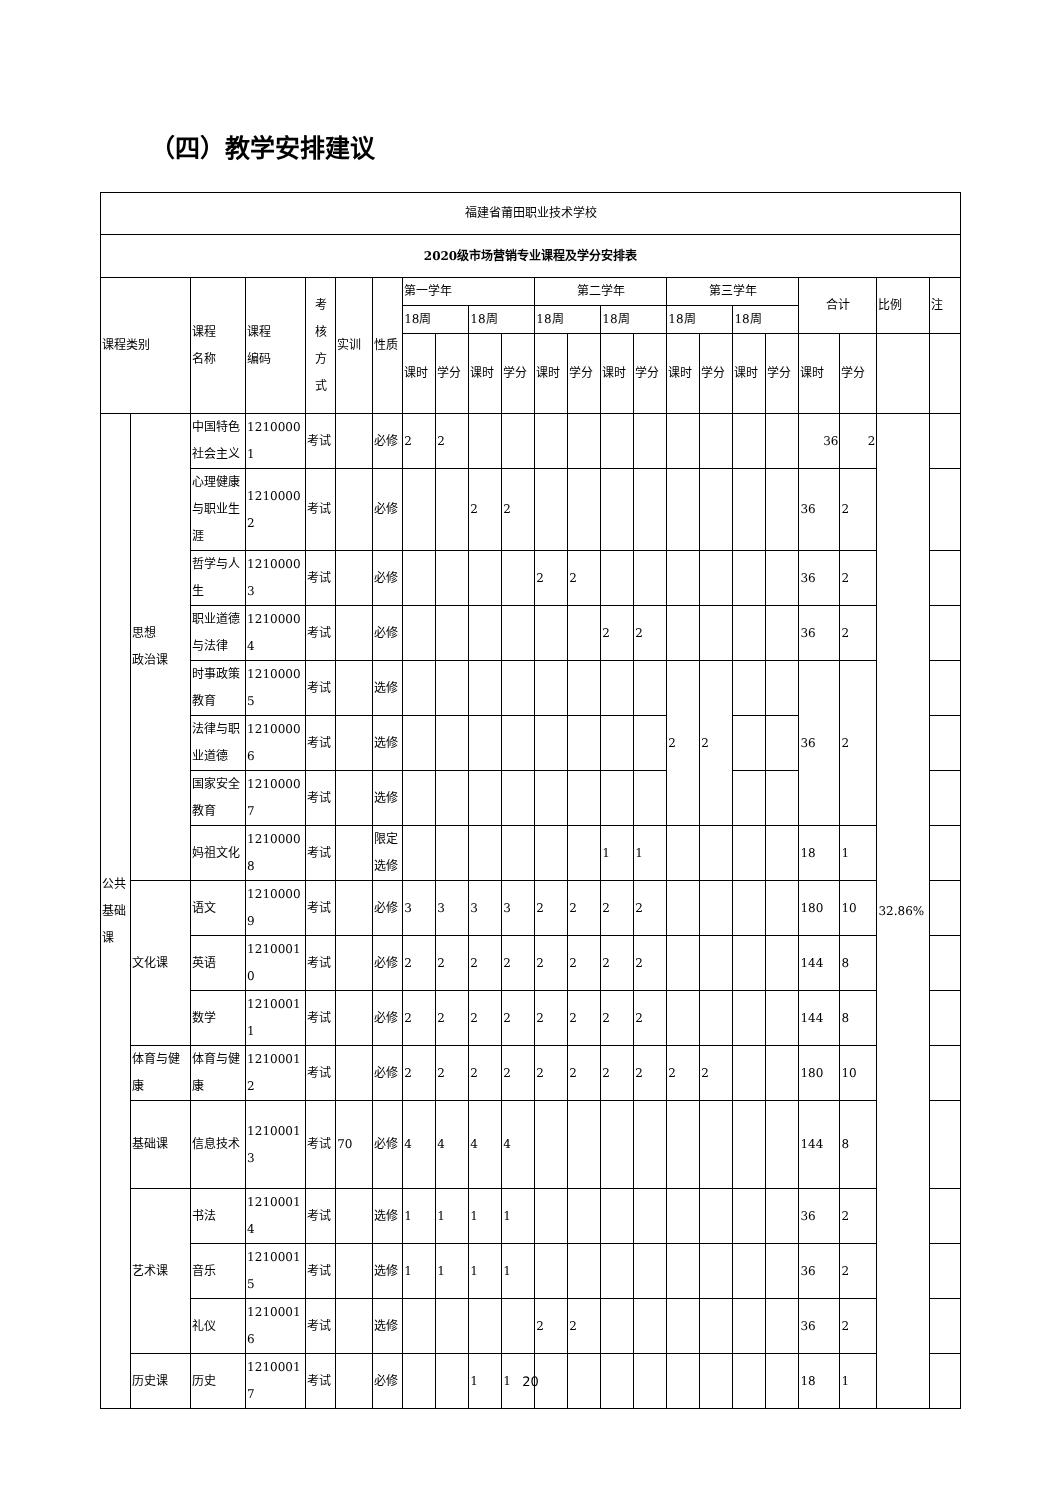（四）教学安排建议
| 福建省莆田职业技术学校 | | | | | | | | | | | | | | | | | | | | | | |
| 2020级市场营销专业课程及学分安排表 | | | | | | | | | | | | | | | | | | | | | | |
| 课程类别 | | 课程 名称 | 课程 编码 | 考 核 方 式 | 实训 | 性质 | 第一学年 | | | | 第二学年 | | | | 第三学年 | | | | 合计 | | 比例 | 注 |
| | | | | | | | 18周 | | 18周 | | 18周 | | 18周 | | 18周 | | 18周 | | | | | |
| | | | | | | | 课时 | 学分 | 课时 | 学分 | 课时 | 学分 | 课时 | 学分 | 课时 | 学分 | 课时 | 学分 | 课时 | 学分 | | |
| 公共 基础 课 | 思想 政治课 | 中国特色社会主义 | 12100001 | 考试 | | 必修 | 2 | 2 | | | | | | | | | | | 36 | 2 | 32.86% | |
| | | 心理健康与职业生涯 | 12100002 | 考试 | | 必修 | | | 2 | 2 | | | | | | | | | 36 | 2 | | |
| | | 哲学与人生 | 12100003 | 考试 | | 必修 | | | | | 2 | 2 | | | | | | | 36 | 2 | | |
| | | 职业道德与法律 | 12100004 | 考试 | | 必修 | | | | | | | 2 | 2 | | | | | 36 | 2 | | |
| | | 时事政策教育 | 12100005 | 考试 | | 选修 | | | | | | | | | 2 | 2 | | | 36 | 2 | | |
| | | 法律与职业道德 | 12100006 | 考试 | | 选修 | | | | | | | | | | | | | | | | |
| | | 国家安全教育 | 12100007 | 考试 | | 选修 | | | | | | | | | | | | | | | | |
| | | 妈祖文化 | 12100008 | 考试 | | 限定选修 | | | | | | | 1 | 1 | | | | | 18 | 1 | | |
| | 文化课 | 语文 | 12100009 | 考试 | | 必修 | 3 | 3 | 3 | 3 | 2 | 2 | 2 | 2 | | | | | 180 | 10 | | |
| | | 英语 | 12100010 | 考试 | | 必修 | 2 | 2 | 2 | 2 | 2 | 2 | 2 | 2 | | | | | 144 | 8 | | |
| | | 数学 | 12100011 | 考试 | | 必修 | 2 | 2 | 2 | 2 | 2 | 2 | 2 | 2 | | | | | 144 | 8 | | |
| | 体育与健康 | 体育与健康 | 12100012 | 考试 | | 必修 | 2 | 2 | 2 | 2 | 2 | 2 | 2 | 2 | 2 | 2 | | | 180 | 10 | | |
| | 基础课 | 信息技术 | 12100013 | 考试 | 70 | 必修 | 4 | 4 | 4 | 4 | | | | | | | | | 144 | 8 | | |
| | 艺术课 | 书法 | 12100014 | 考试 | | 选修 | 1 | 1 | 1 | 1 | | | | | | | | | 36 | 2 | | |
| | | 音乐 | 12100015 | 考试 | | 选修 | 1 | 1 | 1 | 1 | | | | | | | | | 36 | 2 | | |
| | | 礼仪 | 12100016 | 考试 | | 选修 | | | | | 2 | 2 | | | | | | | 36 | 2 | | |
| | 历史课 | 历史 | 12100017 | 考试 | | 必修 | | | 1 | 1 | | | | | | | | | 18 | 1 | | |
20